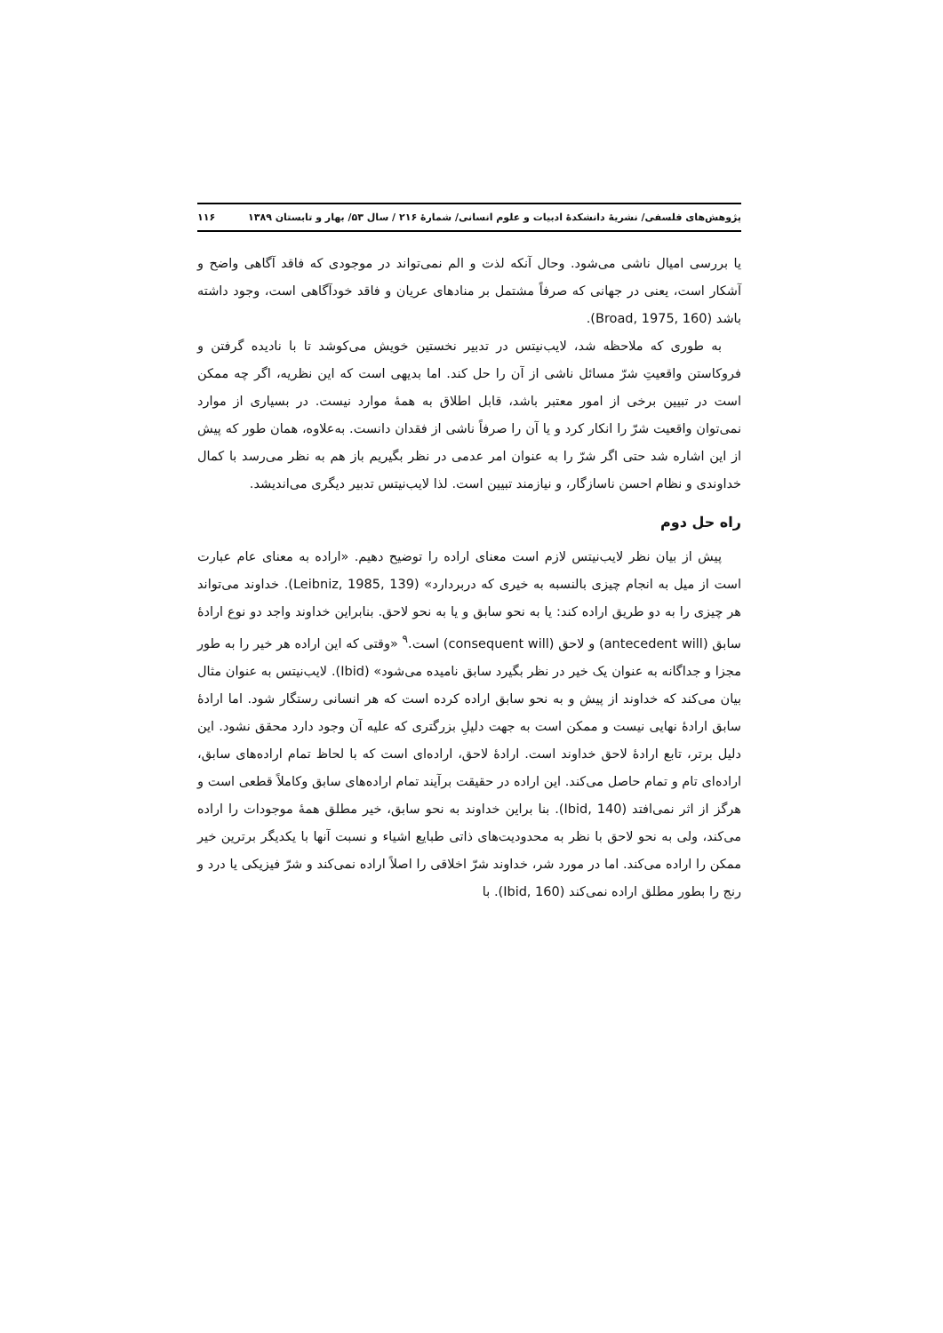پژوهش‌های فلسفی/ نشریهٔ دانشکدهٔ ادبیات و علوم انسانی/ شمارهٔ ۲۱۶ / سال ۵۳/ بهار و تابستان ۱۳۸۹ ۱۱۶
یا بررسی امیال ناشی می‌شود. وحال آنکه لذت و الم نمی‌تواند در موجودی که فاقد آگاهی واضح و آشکار است، یعنی در جهانی که صرفاً مشتمل بر منادهای عریان و فاقد خودآگاهی است، وجود داشته باشد (Broad, 1975, 160).
به طوری که ملاحظه شد، لایب‌نیتس در تدبیر نخستین خویش می‌کوشد تا با نادیده گرفتن و فروکاستن واقعیتِ شرّ مسائل ناشی از آن را حل کند. اما بدیهی است که این نظریه، اگر چه ممکن است در تبیین برخی از امور معتبر باشد، قابل اطلاق به همهٔ موارد نیست. در بسیاری از موارد نمی‌توان واقعیت شرّ را انکار کرد و یا آن را صرفاً ناشی از فقدان دانست. به‌علاوه، همان طور که پیش از این اشاره شد حتی اگر شرّ را به عنوان امر عدمی در نظر بگیریم باز هم به نظر می‌رسد با کمال خداوندی و نظام احسن ناسازگار، و نیازمند تبیین است. لذا لایب‌نیتس تدبیر دیگری می‌اندیشد.
راه حل دوم
پیش از بیان نظر لایب‌نیتس لازم است معنای اراده را توضیح دهیم. «اراده به معنای عام عبارت است از میل به انجام چیزی بالنسبه به خیری که دربردارد» (Leibniz, 1985, 139). خداوند می‌تواند هر چیزی را به دو طریق اراده کند: یا به نحو سابق و یا به نحو لاحق. بنابراین خداوند واجد دو نوع ارادهٔ سابق (antecedent will) و لاحق (consequent will) است.<sup>۹</sup> «وقتی که این اراده هر خیر را به طور مجزا و جداگانه به عنوان یک خیر در نظر بگیرد سابق نامیده می‌شود» (Ibid). لایب‌نیتس به عنوان مثال بیان می‌کند که خداوند از پیش و به نحو سابق اراده کرده است که هر انسانی رستگار شود. اما ارادهٔ سابق ارادهٔ نهایی نیست و ممکن است به جهت دلیلِ بزرگتری که علیه آن وجود دارد محقق نشود. این دلیل برتر، تابع ارادهٔ لاحق خداوند است. ارادهٔ لاحق، اراده‌ای است که با لحاظ تمام اراده‌های سابق، اراده‌ای تام و تمام حاصل می‌کند. این اراده در حقیقت برآیند تمام اراده‌های سابق وکاملاً قطعی است و هرگز از اثر نمی‌افتد (Ibid, 140). بنا براین خداوند به نحو سابق، خیر مطلق همهٔ موجودات را اراده می‌کند، ولی به نحو لاحق با نظر به محدودیت‌های ذاتی طبایع اشیاء و نسبت آنها با یکدیگر برترین خیر ممکن را اراده می‌کند. اما در مورد شر، خداوند شرّ اخلاقی را اصلاً اراده نمی‌کند و شرّ فیزیکی یا درد و رنج را بطور مطلق اراده نمی‌کند (Ibid, 160). با